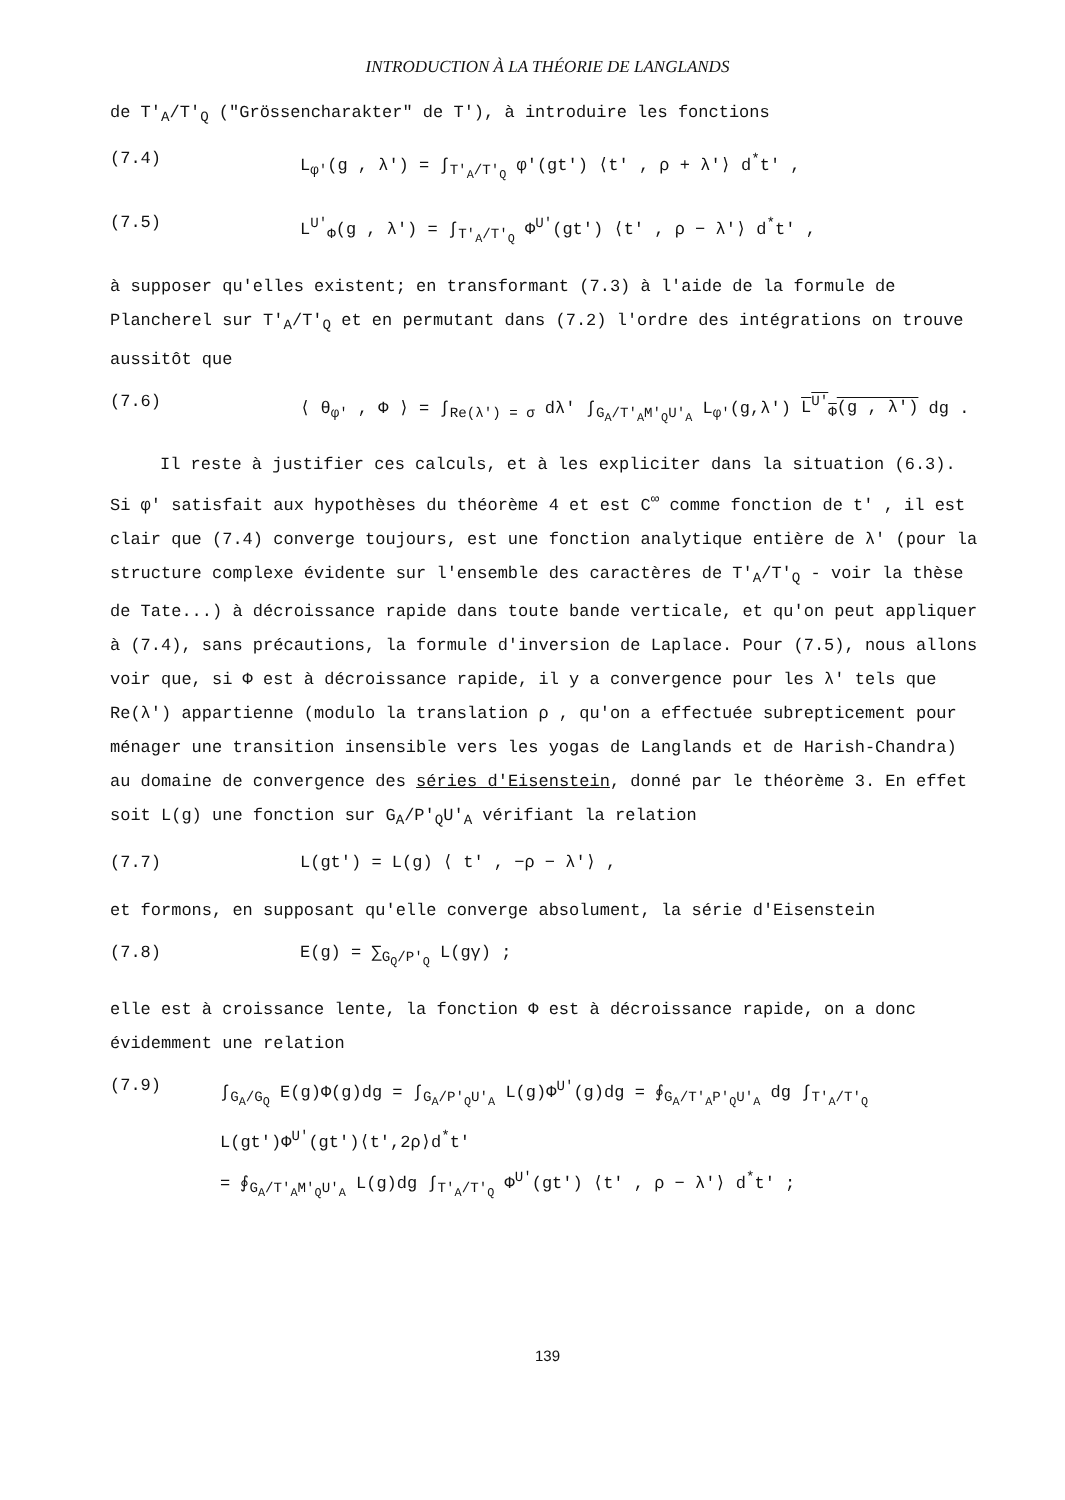INTRODUCTION À LA THÉORIE DE LANGLANDS
de T'<sub>A</sub>/T'<sub>Q</sub> ("Grössencharakter" de T'), à introduire les fonctions
(7.4) L<sub>φ'</sub>(g , λ') = ∫<sub>T'<sub>A</sub>/T'<sub>Q</sub></sub> φ'(gt') ⟨t' , ρ + λ'⟩ d<sup>*</sup>t' ,
(7.5) L<sup>U'</sup><sub>Φ</sub>(g , λ') = ∫<sub>T'<sub>A</sub>/T'<sub>Q</sub></sub> Φ<sup>U'</sup>(gt') ⟨t' , ρ − λ'⟩ d<sup>*</sup>t' ,
à supposer qu'elles existent; en transformant (7.3) à l'aide de la formule de Plancherel sur T'<sub>A</sub>/T'<sub>Q</sub> et en permutant dans (7.2) l'ordre des intégrations on trouve aussitôt que
(7.6) ⟨ θ<sub>φ'</sub> , Φ ⟩ = ∫<sub>Re(λ') = σ</sub> dλ' ∫<sub>G<sub>A</sub>/T'<sub>A</sub>M'<sub>Q</sub>U'<sub>A</sub></sub> L<sub>φ'</sub>(g,λ') L<sup>U'</sup><sub>Φ</sub>(g , λ') dg .
Il reste à justifier ces calculs, et à les expliciter dans la situation (6.3). Si φ' satisfait aux hypothèses du théorème 4 et est C<sup>∞</sup> comme fonction de t' , il est clair que (7.4) converge toujours, est une fonction analytique entière de λ' (pour la structure complexe évidente sur l'ensemble des caractères de T'<sub>A</sub>/T'<sub>Q</sub> - voir la thèse de Tate...) à décroissance rapide dans toute bande verticale, et qu'on peut appliquer à (7.4), sans précautions, la formule d'inversion de Laplace. Pour (7.5), nous allons voir que, si Φ est à décroissance rapide, il y a convergence pour les λ' tels que Re(λ') appartienne (modulo la translation ρ , qu'on a effectuée subrepticement pour ménager une transition insensible vers les yogas de Langlands et de Harish-Chandra) au domaine de convergence des séries d'Eisenstein, donné par le théorème 3. En effet soit L(g) une fonction sur G<sub>A</sub>/P'<sub>Q</sub>U'<sub>A</sub> vérifiant la relation
(7.7) L(gt') = L(g) ⟨ t' , −ρ − λ'⟩ ,
et formons, en supposant qu'elle converge absolument, la série d'Eisenstein
(7.8) E(g) = ∑<sub>G<sub>Q</sub>/P'<sub>Q</sub></sub> L(gγ) ;
elle est à croissance lente, la fonction Φ est à décroissance rapide, on a donc évidemment une relation
(7.9) ∫<sub>G<sub>A</sub>/G<sub>Q</sub></sub> E(g)Φ(g)dg = ∫<sub>G<sub>A</sub>/P'<sub>Q</sub>U'<sub>A</sub></sub> L(g)Φ<sup>U'</sup>(g)dg = ∮<sub>G<sub>A</sub>/T'<sub>A</sub>P'<sub>Q</sub>U'<sub>A</sub></sub> dg ∫<sub>T'<sub>A</sub>/T'<sub>Q</sub></sub> L(gt')Φ<sup>U'</sup>(gt')⟨t',2ρ⟩d<sup>*</sup>t'
= ∮<sub>G<sub>A</sub>/T'<sub>A</sub>M'<sub>Q</sub>U'<sub>A</sub></sub> L(g)dg ∫<sub>T'<sub>A</sub>/T'<sub>Q</sub></sub> Φ<sup>U'</sup>(gt') ⟨t' , ρ − λ'⟩ d<sup>*</sup>t' ;
139